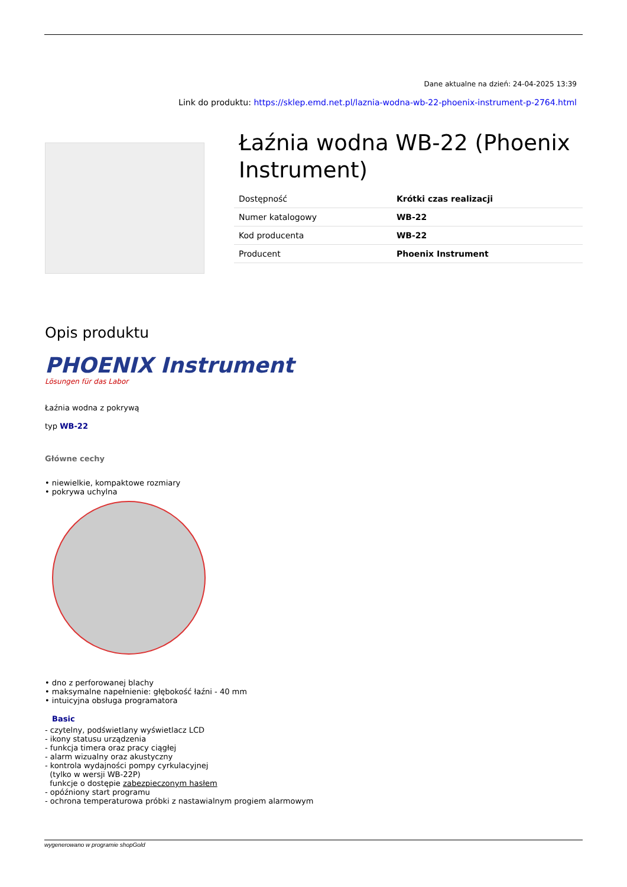Dane aktualne na dzień: 24-04-2025 13:39
Link do produktu: https://sklep.emd.net.pl/laznia-wodna-wb-22-phoenix-instrument-p-2764.html
Łaźnia wodna WB-22 (Phoenix Instrument)
| Dostępność | Krótki czas realizacji |
| Numer katalogowy | WB-22 |
| Kod producenta | WB-22 |
| Producent | Phoenix Instrument |
Opis produktu
PHOENIX Instrument
Lösungen für das Labor
Łaźnia wodna z pokrywą
typ WB-22
Główne cechy
• niewielkie, kompaktowe rozmiary
• pokrywa uchylna
• dno z perforowanej blachy
• maksymalne napełnienie: głębokość łaźni - 40 mm
• intuicyjna obsługa programatora
Basic
- czytelny, podświetlany wyświetlacz LCD
- ikony statusu urządzenia
- funkcja timera oraz pracy ciągłej
- alarm wizualny oraz akustyczny
- kontrola wydajności pompy cyrkulacyjnej
(tylko w wersji WB-22P)
funkcje o dostępie zabezpieczonym hasłem
- opóźniony start programu
- ochrona temperaturowa próbki z nastawialnym progiem alarmowym
wygenerowano w programie shopGold